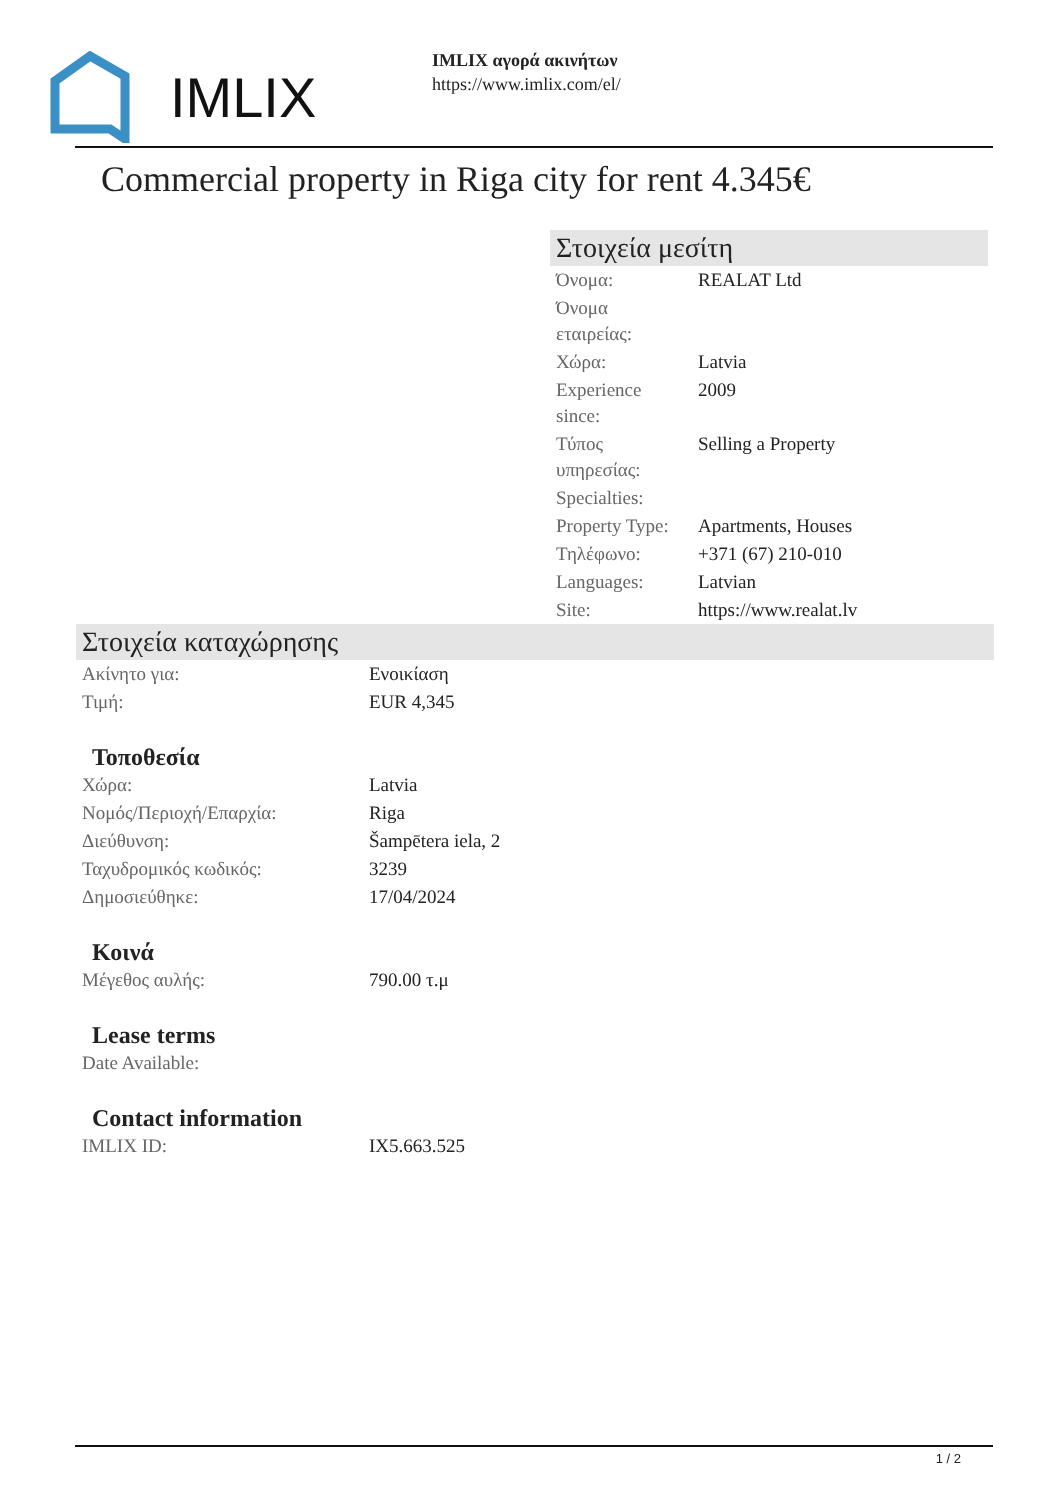IMLIX
IMLIX αγορά ακινήτων
https://www.imlix.com/el/
Commercial property in Riga city for rent 4.345€
Στοιχεία μεσίτη
| Όνομα: | REALAT Ltd |
| Όνομα εταιρείας: | |
| Χώρα: | Latvia |
| Experience since: | 2009 |
| Τύπος υπηρεσίας: | Selling a Property |
| Specialties: | |
| Property Type: | Apartments, Houses |
| Τηλέφωνο: | +371 (67) 210-010 |
| Languages: | Latvian |
| Site: | https://www.realat.lv |
Στοιχεία καταχώρησης
| Ακίνητο για: | Ενοικίαση |
| Τιμή: | EUR 4,345 |
Τοποθεσία
| Χώρα: | Latvia |
| Νομός/Περιοχή/Επαρχία: | Riga |
| Διεύθυνση: | Šampētera iela, 2 |
| Ταχυδρομικός κωδικός: | 3239 |
| Δημοσιεύθηκε: | 17/04/2024 |
Κοινά
| Μέγεθος αυλής: | 790.00 τ.μ |
Lease terms
| Date Available: | |
Contact information
| IMLIX ID: | IX5.663.525 |
1 / 2